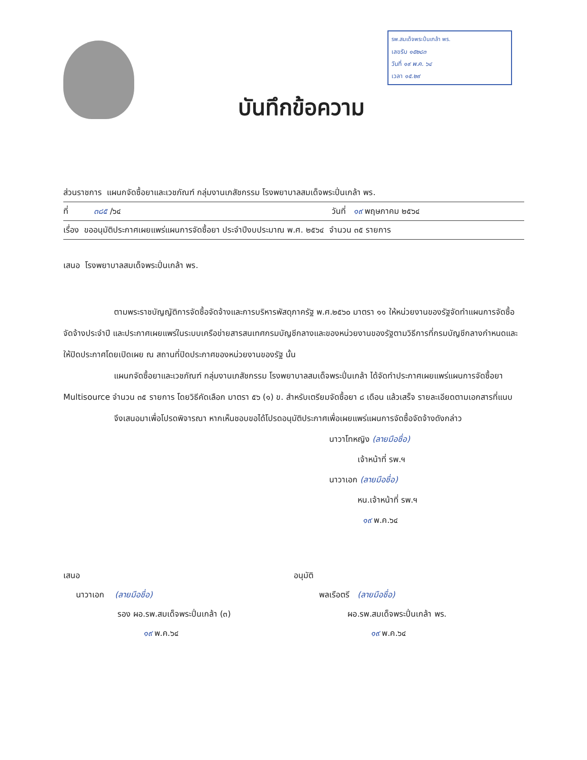บันทึกข้อความ
รพ.สมเด็จพระปิ่นเกล้า พร.
เลขรับ ๑๕๒๘๓
วันที่ ๑๙ พ.ค. ๖๔
เวลา ๑๕.๒๙
ส่วนราชการ แผนกจัดซื้อยาและเวชภัณฑ์ กลุ่มงานเภสัชกรรม โรงพยาบาลสมเด็จพระปิ่นเกล้า พร.
ที่ ๓๘๕ /๖๔ วันที่ ๑๙ พฤษภาคม ๒๕๖๔
เรื่อง ขออนุมัติประกาศเผยแพร่แผนการจัดซื้อยา ประจำปีงบประมาณ พ.ศ. ๒๕๖๔ จำนวน ๓๕ รายการ
เสนอ โรงพยาบาลสมเด็จพระปิ่นเกล้า พร.
ตามพระราชบัญญัติการจัดซื้อจัดจ้างและการบริหารพัสดุภาครัฐ พ.ศ.๒๕๖๐ มาตรา ๑๑ ให้หน่วยงานของรัฐจัดทำแผนการจัดซื้อจัดจ้างประจำปี และประกาศเผยแพร่ในระบบเครือข่ายสารสนเทศกรมบัญชีกลางและของหน่วยงานของรัฐตามวิธีการที่กรมบัญชีกลางกำหนดและให้ปิดประกาศโดยเปิดเผย ณ สถานที่ปิดประกาศของหน่วยงานของรัฐ นั้น
แผนกจัดซื้อยาและเวชภัณฑ์ กลุ่มงานเภสัชกรรม โรงพยาบาลสมเด็จพระปิ่นเกล้า ได้จัดทำประกาศเผยแพร่แผนการจัดซื้อยา Multisource จำนวน ๓๕ รายการ โดยวิธีคัดเลือก มาตรา ๕๖ (๑) ข. สำหรับเตรียมจัดซื้อยา ๘ เดือน แล้วเสร็จ รายละเอียดตามเอกสารที่แนบ
จึงเสนอมาเพื่อโปรดพิจารณา หากเห็นชอบขอได้โปรดอนุมัติประกาศเพื่อเผยแพร่แผนการจัดซื้อจัดจ้างดังกล่าว
นาวาโทหญิง (ลายมือชื่อ)
เจ้าหน้าที่ รพ.ฯ
นาวาเอก (ลายมือชื่อ)
หน.เจ้าหน้าที่ รพ.ฯ
๑๙ พ.ค.๖๔
เสนอ
นาวาเอก (ลายมือชื่อ)
รอง ผอ.รพ.สมเด็จพระปิ่นเกล้า (๓)
๑๙ พ.ค.๖๔
อนุมัติ
พลเรือตรี (ลายมือชื่อ)
ผอ.รพ.สมเด็จพระปิ่นเกล้า พร.
๑๙ พ.ค.๖๔